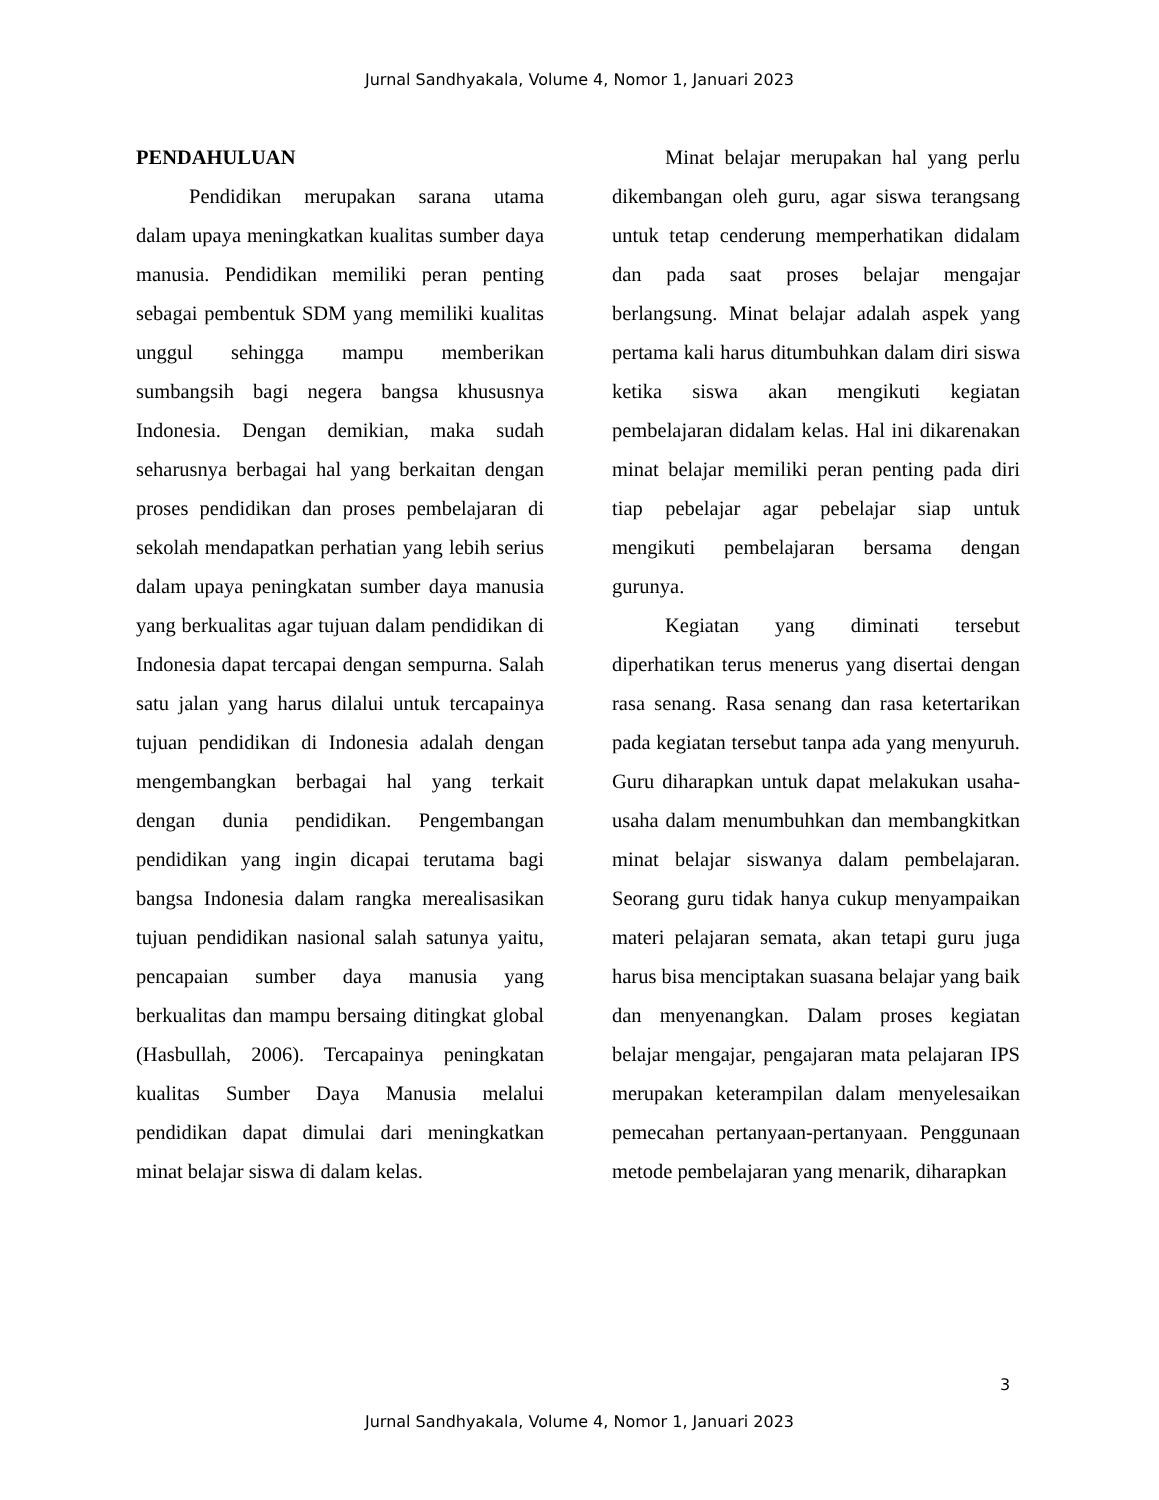Jurnal Sandhyakala, Volume 4, Nomor 1, Januari 2023
PENDAHULUAN
Pendidikan merupakan sarana utama dalam upaya meningkatkan kualitas sumber daya manusia. Pendidikan memiliki peran penting sebagai pembentuk SDM yang memiliki kualitas unggul sehingga mampu memberikan sumbangsih bagi negera bangsa khususnya Indonesia. Dengan demikian, maka sudah seharusnya berbagai hal yang berkaitan dengan proses pendidikan dan proses pembelajaran di sekolah mendapatkan perhatian yang lebih serius dalam upaya peningkatan sumber daya manusia yang berkualitas agar tujuan dalam pendidikan di Indonesia dapat tercapai dengan sempurna. Salah satu jalan yang harus dilalui untuk tercapainya tujuan pendidikan di Indonesia adalah dengan mengembangkan berbagai hal yang terkait dengan dunia pendidikan. Pengembangan pendidikan yang ingin dicapai terutama bagi bangsa Indonesia dalam rangka merealisasikan tujuan pendidikan nasional salah satunya yaitu, pencapaian sumber daya manusia yang berkualitas dan mampu bersaing ditingkat global (Hasbullah, 2006). Tercapainya peningkatan kualitas Sumber Daya Manusia melalui pendidikan dapat dimulai dari meningkatkan minat belajar siswa di dalam kelas.
Minat belajar merupakan hal yang perlu dikembangan oleh guru, agar siswa terangsang untuk tetap cenderung memperhatikan didalam dan pada saat proses belajar mengajar berlangsung. Minat belajar adalah aspek yang pertama kali harus ditumbuhkan dalam diri siswa ketika siswa akan mengikuti kegiatan pembelajaran didalam kelas. Hal ini dikarenakan minat belajar memiliki peran penting pada diri tiap pebelajar agar pebelajar siap untuk mengikuti pembelajaran bersama dengan gurunya.
Kegiatan yang diminati tersebut diperhatikan terus menerus yang disertai dengan rasa senang. Rasa senang dan rasa ketertarikan pada kegiatan tersebut tanpa ada yang menyuruh. Guru diharapkan untuk dapat melakukan usaha-usaha dalam menumbuhkan dan membangkitkan minat belajar siswanya dalam pembelajaran. Seorang guru tidak hanya cukup menyampaikan materi pelajaran semata, akan tetapi guru juga harus bisa menciptakan suasana belajar yang baik dan menyenangkan. Dalam proses kegiatan belajar mengajar, pengajaran mata pelajaran IPS merupakan keterampilan dalam menyelesaikan pemecahan pertanyaan-pertanyaan. Penggunaan metode pembelajaran yang menarik, diharapkan
3
Jurnal Sandhyakala, Volume 4, Nomor 1, Januari 2023